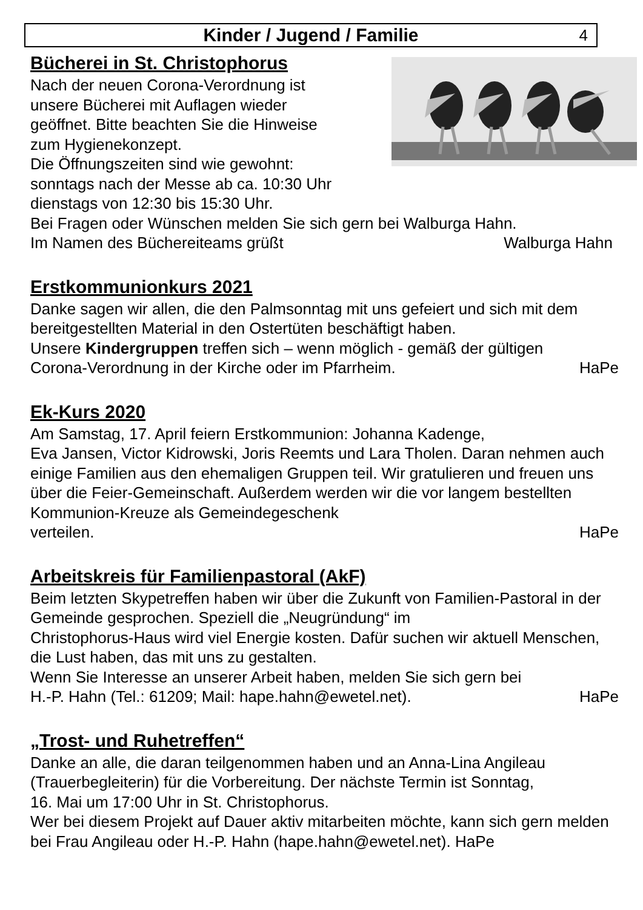Kinder / Jugend / Familie 4
Bücherei in St. Christophorus
Nach der neuen Corona-Verordnung ist
unsere Bücherei mit Auflagen wieder
geöffnet. Bitte beachten Sie die Hinweise
zum Hygienekonzept.
Die Öffnungszeiten sind wie gewohnt:
sonntags nach der Messe ab ca. 10:30 Uhr
dienstags von 12:30 bis 15:30 Uhr.
Bei Fragen oder Wünschen melden Sie sich gern bei Walburga Hahn.
Im Namen des Büchereiteams grüßt Walburga Hahn
Erstkommunionkurs 2021
Danke sagen wir allen, die den Palmsonntag mit uns gefeiert und sich mit dem bereitgestellten Material in den Ostertüten beschäftigt haben.
Unsere Kindergruppen treffen sich – wenn möglich - gemäß der gültigen
Corona-Verordnung in der Kirche oder im Pfarrheim. HaPe
Ek-Kurs 2020
Am Samstag, 17. April feiern Erstkommunion: Johanna Kadenge,
Eva Jansen, Victor Kidrowski, Joris Reemts und Lara Tholen. Daran nehmen auch einige Familien aus den ehemaligen Gruppen teil. Wir gratulieren und freuen uns über die Feier-Gemeinschaft. Außerdem werden wir die vor langem bestellten Kommunion-Kreuze als Gemeindegeschenk
verteilen. HaPe
Arbeitskreis für Familienpastoral (AkF)
Beim letzten Skypetreffen haben wir über die Zukunft von Familien-Pastoral in der Gemeinde gesprochen. Speziell die „Neugründung“ im
Christophorus-Haus wird viel Energie kosten. Dafür suchen wir aktuell Menschen, die Lust haben, das mit uns zu gestalten.
Wenn Sie Interesse an unserer Arbeit haben, melden Sie sich gern bei
H.-P. Hahn (Tel.: 61209; Mail: hape.hahn@ewetel.net). HaPe
„Trost- und Ruhetreffen“
Danke an alle, die daran teilgenommen haben und an Anna-Lina Angileau (Trauerbegleiterin) für die Vorbereitung. Der nächste Termin ist Sonntag,
16. Mai um 17:00 Uhr in St. Christophorus.
Wer bei diesem Projekt auf Dauer aktiv mitarbeiten möchte, kann sich gern melden bei Frau Angileau oder H.-P. Hahn (hape.hahn@ewetel.net). HaPe